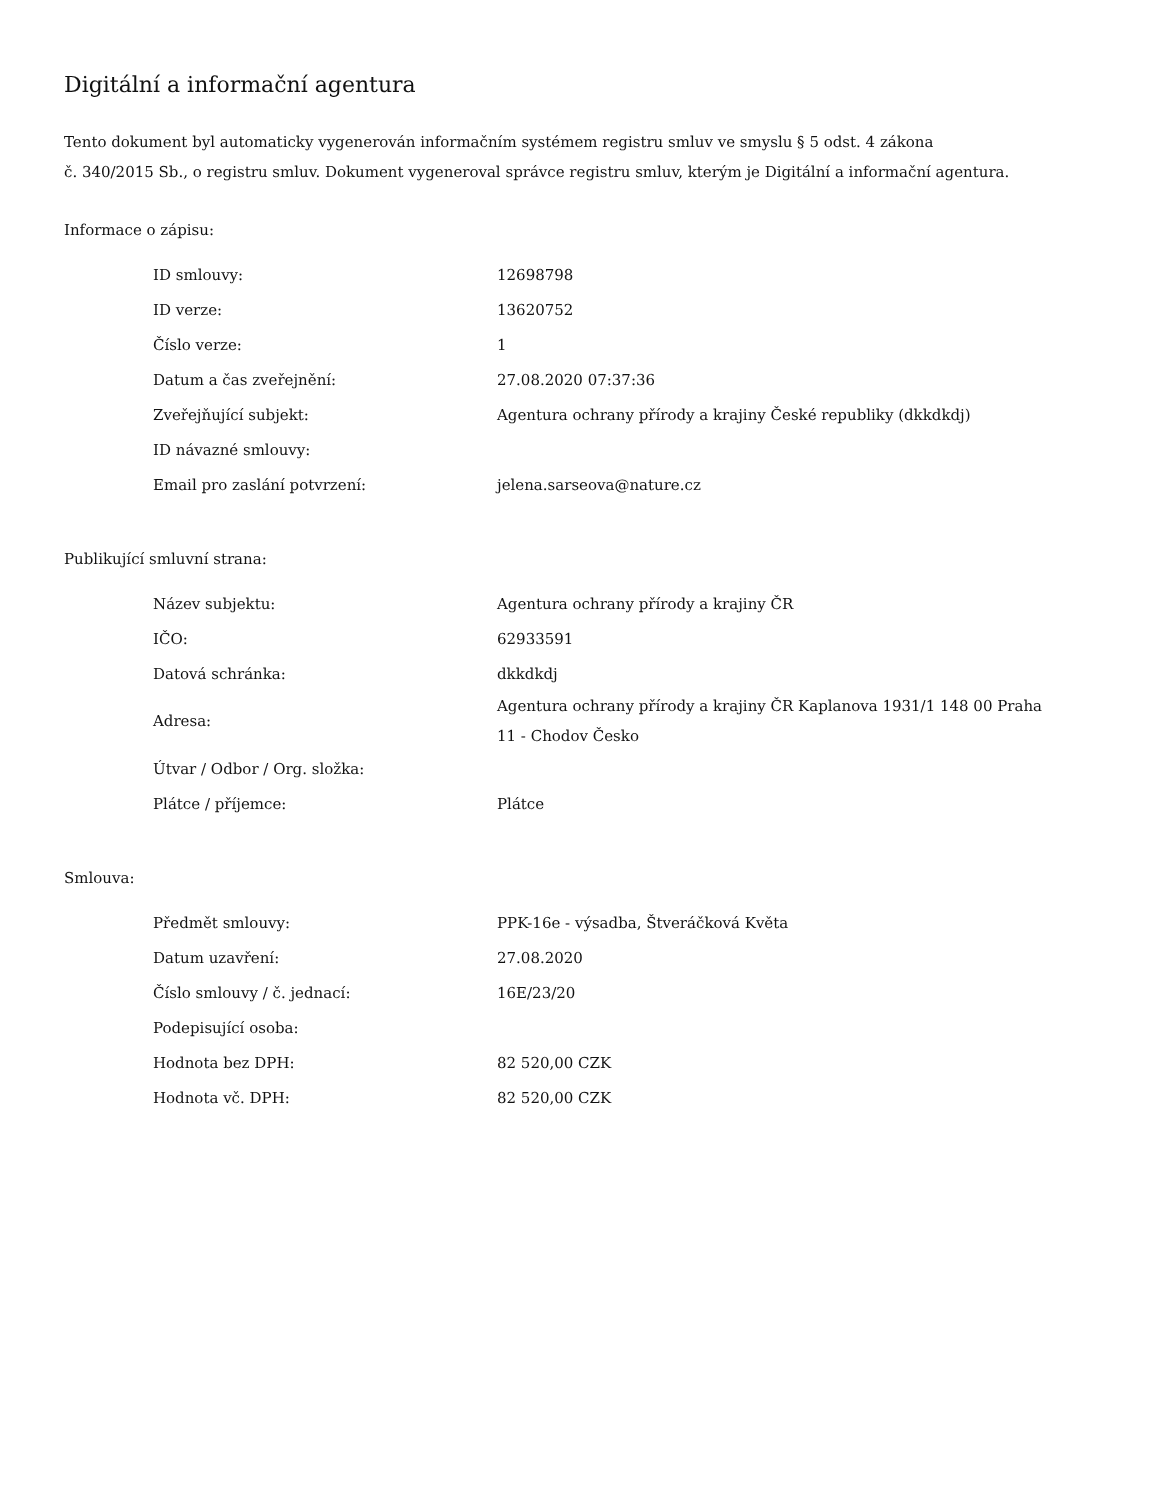Digitální a informační agentura
Tento dokument byl automaticky vygenerován informačním systémem registru smluv ve smyslu § 5 odst. 4 zákona
č. 340/2015 Sb., o registru smluv. Dokument vygeneroval správce registru smluv, kterým je Digitální a informační agentura.
Informace o zápisu:
| ID smlouvy: | 12698798 |
| ID verze: | 13620752 |
| Číslo verze: | 1 |
| Datum a čas zveřejnění: | 27.08.2020 07:37:36 |
| Zveřejňující subjekt: | Agentura ochrany přírody a krajiny České republiky (dkkdkdj) |
| ID návazné smlouvy: | |
| Email pro zaslání potvrzení: | jelena.sarseova@nature.cz |
Publikující smluvní strana:
| Název subjektu: | Agentura ochrany přírody a krajiny ČR |
| IČO: | 62933591 |
| Datová schránka: | dkkdkdj |
| Adresa: | Agentura ochrany přírody a krajiny ČR Kaplanova 1931/1 148 00 Praha 11 - Chodov Česko |
| Útvar / Odbor / Org. složka: | |
| Plátce / příjemce: | Plátce |
Smlouva:
| Předmět smlouvy: | PPK-16e - výsadba, Štveráčková Květa |
| Datum uzavření: | 27.08.2020 |
| Číslo smlouvy / č. jednací: | 16E/23/20 |
| Podepisující osoba: | |
| Hodnota bez DPH: | 82 520,00 CZK |
| Hodnota vč. DPH: | 82 520,00 CZK |